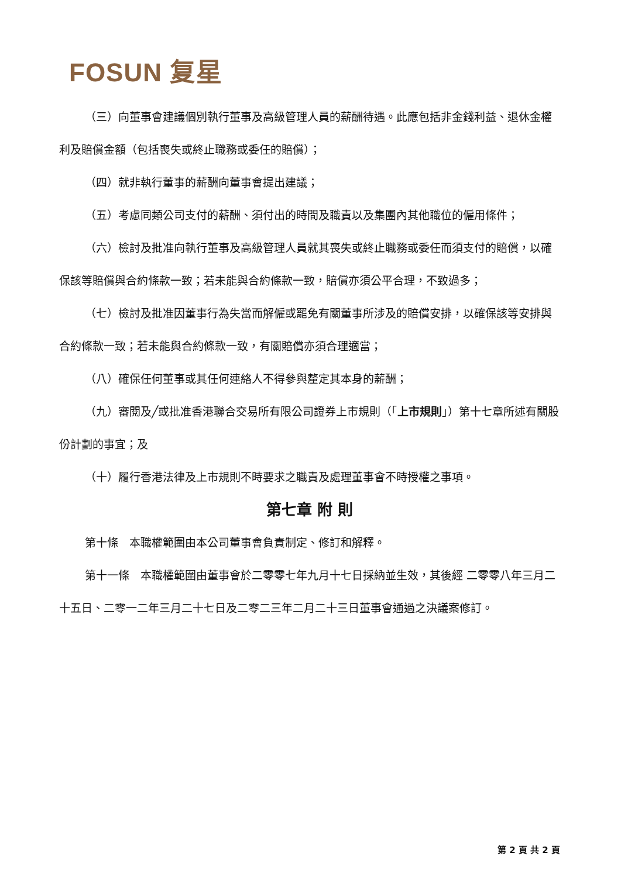FOSUN 复星
（三）向董事會建議個別執行董事及高級管理人員的薪酬待遇。此應包括非金錢利益、退休金權利及賠償金額（包括喪失或終止職務或委任的賠償）；
（四）就非執行董事的薪酬向董事會提出建議；
（五）考慮同類公司支付的薪酬、須付出的時間及職責以及集團內其他職位的僱用條件；
（六）檢討及批准向執行董事及高級管理人員就其喪失或終止職務或委任而須支付的賠償，以確保該等賠償與合約條款一致；若未能與合約條款一致，賠償亦須公平合理，不致過多；
（七）檢討及批准因董事行為失當而解僱或罷免有關董事所涉及的賠償安排，以確保該等安排與合約條款一致；若未能與合約條款一致，有關賠償亦須合理適當；
（八）確保任何董事或其任何連絡人不得參與釐定其本身的薪酬；
（九）審閱及╱或批准香港聯合交易所有限公司證券上市規則（「上市規則」）第十七章所述有關股份計劃的事宜；及
（十）履行香港法律及上市規則不時要求之職責及處理董事會不時授權之事項。
第七章 附 則
第十條　本職權範圍由本公司董事會負責制定、修訂和解釋。
第十一條　本職權範圍由董事會於二零零七年九月十七日採納並生效，其後經 二零零八年三月二十五日、二零一二年三月二十七日及二零二三年二月二十三日董事會通過之決議案修訂。
第 2 頁 共 2 頁